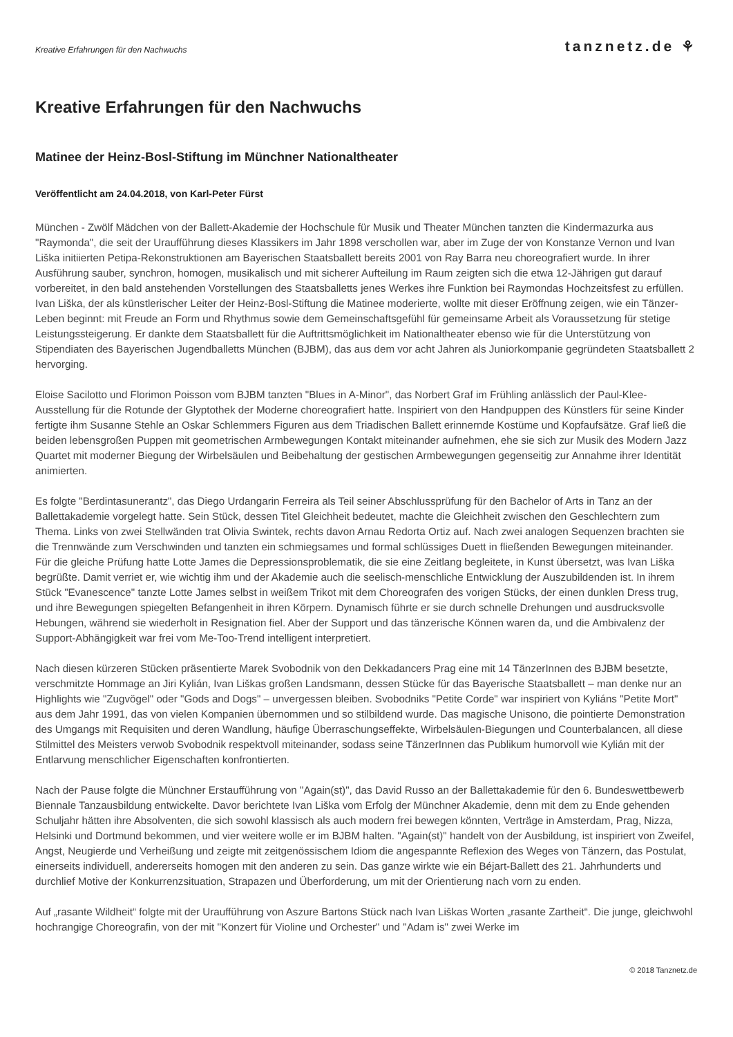Kreative Erfahrungen für den Nachwuchs tanznetz.de ⚘
Kreative Erfahrungen für den Nachwuchs
Matinee der Heinz-Bosl-Stiftung im Münchner Nationaltheater
Veröffentlicht am 24.04.2018, von Karl-Peter Fürst
München - Zwölf Mädchen von der Ballett-Akademie der Hochschule für Musik und Theater München tanzten die Kindermazurka aus "Raymonda", die seit der Uraufführung dieses Klassikers im Jahr 1898 verschollen war, aber im Zuge der von Konstanze Vernon und Ivan Liška initiierten Petipa-Rekonstruktionen am Bayerischen Staatsballett bereits 2001 von Ray Barra neu choreografiert wurde. In ihrer Ausführung sauber, synchron, homogen, musikalisch und mit sicherer Aufteilung im Raum zeigten sich die etwa 12-Jährigen gut darauf vorbereitet, in den bald anstehenden Vorstellungen des Staatsballetts jenes Werkes ihre Funktion bei Raymondas Hochzeitsfest zu erfüllen. Ivan Liška, der als künstlerischer Leiter der Heinz-Bosl-Stiftung die Matinee moderierte, wollte mit dieser Eröffnung zeigen, wie ein Tänzer-Leben beginnt: mit Freude an Form und Rhythmus sowie dem Gemeinschaftsgefühl für gemeinsame Arbeit als Voraussetzung für stetige Leistungssteigerung. Er dankte dem Staatsballett für die Auftrittsmöglichkeit im Nationaltheater ebenso wie für die Unterstützung von Stipendiaten des Bayerischen Jugendballetts München (BJBM), das aus dem vor acht Jahren als Juniorkompanie gegründeten Staatsballett 2 hervorging.
Eloise Sacilotto und Florimon Poisson vom BJBM tanzten "Blues in A-Minor", das Norbert Graf im Frühling anlässlich der Paul-Klee-Ausstellung für die Rotunde der Glyptothek der Moderne choreografiert hatte. Inspiriert von den Handpuppen des Künstlers für seine Kinder fertigte ihm Susanne Stehle an Oskar Schlemmers Figuren aus dem Triadischen Ballett erinnernde Kostüme und Kopfaufsätze. Graf ließ die beiden lebensgroßen Puppen mit geometrischen Armbewegungen Kontakt miteinander aufnehmen, ehe sie sich zur Musik des Modern Jazz Quartet mit moderner Biegung der Wirbelsäulen und Beibehaltung der gestischen Armbewegungen gegenseitig zur Annahme ihrer Identität animierten.
Es folgte "Berdintasunerantz", das Diego Urdangarin Ferreira als Teil seiner Abschlussprüfung für den Bachelor of Arts in Tanz an der Ballettakademie vorgelegt hatte. Sein Stück, dessen Titel Gleichheit bedeutet, machte die Gleichheit zwischen den Geschlechtern zum Thema. Links von zwei Stellwänden trat Olivia Swintek, rechts davon Arnau Redorta Ortiz auf. Nach zwei analogen Sequenzen brachten sie die Trennwände zum Verschwinden und tanzten ein schmiegsames und formal schlüssiges Duett in fließenden Bewegungen miteinander.
Für die gleiche Prüfung hatte Lotte James die Depressionsproblematik, die sie eine Zeitlang begleitete, in Kunst übersetzt, was Ivan Liška begrüßte. Damit verriet er, wie wichtig ihm und der Akademie auch die seelisch-menschliche Entwicklung der Auszubildenden ist. In ihrem Stück "Evanescence" tanzte Lotte James selbst in weißem Trikot mit dem Choreografen des vorigen Stücks, der einen dunklen Dress trug, und ihre Bewegungen spiegelten Befangenheit in ihren Körpern. Dynamisch führte er sie durch schnelle Drehungen und ausdrucksvolle Hebungen, während sie wiederholt in Resignation fiel. Aber der Support und das tänzerische Können waren da, und die Ambivalenz der Support-Abhängigkeit war frei vom Me-Too-Trend intelligent interpretiert.
Nach diesen kürzeren Stücken präsentierte Marek Svobodnik von den Dekkadancers Prag eine mit 14 TänzerInnen des BJBM besetzte, verschmitzte Hommage an Jiri Kylián, Ivan Liškas großen Landsmann, dessen Stücke für das Bayerische Staatsballett – man denke nur an Highlights wie "Zugvögel" oder "Gods and Dogs" – unvergessen bleiben. Svobodniks "Petite Corde" war inspiriert von Kyliáns "Petite Mort" aus dem Jahr 1991, das von vielen Kompanien übernommen und so stilbildend wurde. Das magische Unisono, die pointierte Demonstration des Umgangs mit Requisiten und deren Wandlung, häufige Überraschungseffekte, Wirbelsäulen-Biegungen und Counterbalancen, all diese Stilmittel des Meisters verwob Svobodnik respektvoll miteinander, sodass seine TänzerInnen das Publikum humorvoll wie Kylián mit der Entlarvung menschlicher Eigenschaften konfrontierten.
Nach der Pause folgte die Münchner Erstaufführung von "Again(st)", das David Russo an der Ballettakademie für den 6. Bundeswettbewerb Biennale Tanzausbildung entwickelte. Davor berichtete Ivan Liška vom Erfolg der Münchner Akademie, denn mit dem zu Ende gehenden Schuljahr hätten ihre Absolventen, die sich sowohl klassisch als auch modern frei bewegen könnten, Verträge in Amsterdam, Prag, Nizza, Helsinki und Dortmund bekommen, und vier weitere wolle er im BJBM halten. "Again(st)" handelt von der Ausbildung, ist inspiriert von Zweifel, Angst, Neugierde und Verheißung und zeigte mit zeitgenössischem Idiom die angespannte Reflexion des Weges von Tänzern, das Postulat, einerseits individuell, andererseits homogen mit den anderen zu sein. Das ganze wirkte wie ein Béjart-Ballett des 21. Jahrhunderts und durchlief Motive der Konkurrenzsituation, Strapazen und Überforderung, um mit der Orientierung nach vorn zu enden.
Auf „rasante Wildheit“ folgte mit der Uraufführung von Aszure Bartons Stück nach Ivan Liškas Worten „rasante Zartheit“. Die junge, gleichwohl hochrangige Choreografin, von der mit "Konzert für Violine und Orchester" und "Adam is" zwei Werke im
© 2018 Tanznetz.de